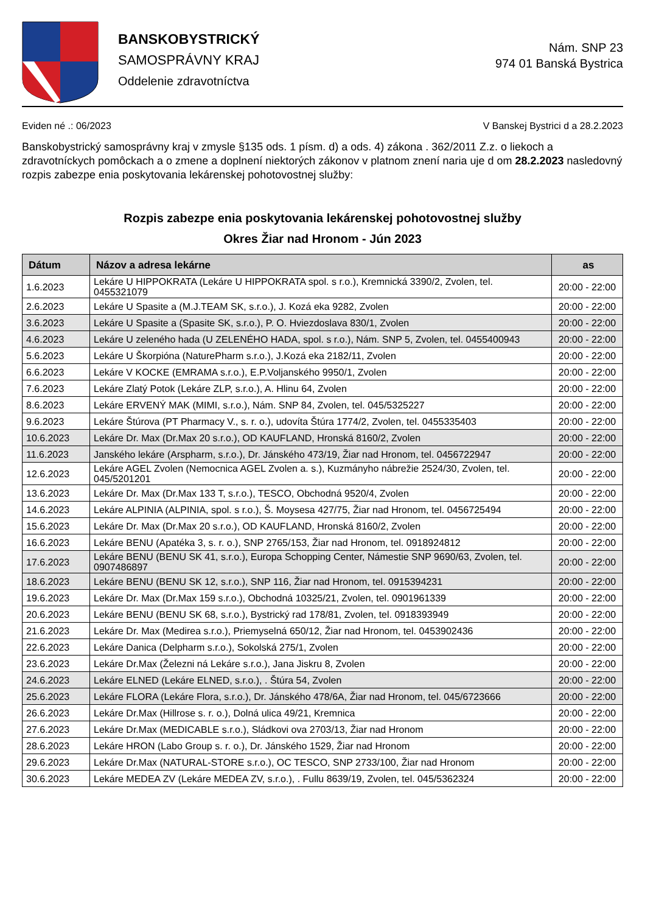BANSKOBYSTRICKÝ
SAMOSPRÁVNY KRAJ
Oddelenie zdravotníctva
Nám. SNP 23
974 01 Banská Bystrica
Eviden né .: 06/2023 V Banskej Bystrici d a 28.2.2023
Banskobystrický samosprávny kraj v zmysle §135 ods. 1 písm. d) a ods. 4) zákona . 362/2011 Z.z. o liekoch a zdravotníckych pomôckach a o zmene a doplnení niektorých zákonov v platnom znení naria uje d om 28.2.2023 nasledovný rozpis zabezpe enia poskytovania lekárenskej pohotovostnej služby:
Rozpis zabezpe enia poskytovania lekárenskej pohotovostnej služby
Okres Žiar nad Hronom - Jún 2023
| Dátum | Názov a adresa lekárne | as |
| --- | --- | --- |
| 1.6.2023 | Lekáre U HIPPOKRATA (Lekáre U HIPPOKRATA spol. s r.o.), Kremnická 3390/2, Zvolen, tel. 0455321079 | 20:00 - 22:00 |
| 2.6.2023 | Lekáre U Spasite a (M.J.TEAM SK, s.r.o.), J. Kozá eka 9282, Zvolen | 20:00 - 22:00 |
| 3.6.2023 | Lekáre U Spasite a (Spasite SK, s.r.o.), P. O. Hviezdoslava 830/1, Zvolen | 20:00 - 22:00 |
| 4.6.2023 | Lekáre U zeleného hada (U ZELENÉHO HADA, spol. s r.o.), Nám. SNP 5, Zvolen, tel. 0455400943 | 20:00 - 22:00 |
| 5.6.2023 | Lekáre U Škorpióna (NaturePharm s.r.o.), J.Kozá eka 2182/11, Zvolen | 20:00 - 22:00 |
| 6.6.2023 | Lekáre V KOCKE (EMRAMA s.r.o.), E.P.Voljanského 9950/1, Zvolen | 20:00 - 22:00 |
| 7.6.2023 | Lekáre Zlatý Potok (Lekáre ZLP, s.r.o.), A. Hlinu 64, Zvolen | 20:00 - 22:00 |
| 8.6.2023 | Lekáre ERVENÝ MAK (MIMI, s.r.o.), Nám. SNP 84, Zvolen, tel. 045/5325227 | 20:00 - 22:00 |
| 9.6.2023 | Lekáre Štúrova (PT Pharmacy V., s. r. o.), udovíta Štúra 1774/2, Zvolen, tel. 0455335403 | 20:00 - 22:00 |
| 10.6.2023 | Lekáre Dr. Max (Dr.Max 20 s.r.o.), OD KAUFLAND, Hronská 8160/2, Zvolen | 20:00 - 22:00 |
| 11.6.2023 | Janského lekáre (Arspharm, s.r.o.), Dr. Jánského 473/19, Žiar nad Hronom, tel. 0456722947 | 20:00 - 22:00 |
| 12.6.2023 | Lekáre AGEL Zvolen (Nemocnica AGEL Zvolen a. s.), Kuzmányho nábrežie 2524/30, Zvolen, tel. 045/5201201 | 20:00 - 22:00 |
| 13.6.2023 | Lekáre Dr. Max (Dr.Max 133 T, s.r.o.), TESCO, Obchodná 9520/4, Zvolen | 20:00 - 22:00 |
| 14.6.2023 | Lekáre ALPINIA (ALPINIA, spol. s r.o.), Š. Moysesa 427/75, Žiar nad Hronom, tel. 0456725494 | 20:00 - 22:00 |
| 15.6.2023 | Lekáre Dr. Max (Dr.Max 20 s.r.o.), OD KAUFLAND, Hronská 8160/2, Zvolen | 20:00 - 22:00 |
| 16.6.2023 | Lekáre BENU (Apatéka 3, s. r. o.), SNP 2765/153, Žiar nad Hronom, tel. 0918924812 | 20:00 - 22:00 |
| 17.6.2023 | Lekáre BENU (BENU SK 41, s.r.o.), Europa Schopping Center, Námestie SNP 9690/63, Zvolen, tel. 0907486897 | 20:00 - 22:00 |
| 18.6.2023 | Lekáre BENU (BENU SK 12, s.r.o.), SNP 116, Žiar nad Hronom, tel. 0915394231 | 20:00 - 22:00 |
| 19.6.2023 | Lekáre Dr. Max (Dr.Max 159 s.r.o.), Obchodná 10325/21, Zvolen, tel. 0901961339 | 20:00 - 22:00 |
| 20.6.2023 | Lekáre BENU (BENU SK 68, s.r.o.), Bystrický rad 178/81, Zvolen, tel. 0918393949 | 20:00 - 22:00 |
| 21.6.2023 | Lekáre Dr. Max (Medirea s.r.o.), Priemyselná 650/12, Žiar nad Hronom, tel. 0453902436 | 20:00 - 22:00 |
| 22.6.2023 | Lekáre Danica (Delpharm s.r.o.), Sokolská 275/1, Zvolen | 20:00 - 22:00 |
| 23.6.2023 | Lekáre Dr.Max (Železni ná Lekáre s.r.o.), Jana Jiskru 8, Zvolen | 20:00 - 22:00 |
| 24.6.2023 | Lekáre ELNED (Lekáre ELNED, s.r.o.), . Štúra 54, Zvolen | 20:00 - 22:00 |
| 25.6.2023 | Lekáre FLORA (Lekáre Flora, s.r.o.), Dr. Jánského 478/6A, Žiar nad Hronom, tel. 045/6723666 | 20:00 - 22:00 |
| 26.6.2023 | Lekáre Dr.Max (Hillrose s. r. o.), Dolná ulica 49/21, Kremnica | 20:00 - 22:00 |
| 27.6.2023 | Lekáre Dr.Max (MEDICABLE s.r.o.), Sládkovi ova 2703/13, Žiar nad Hronom | 20:00 - 22:00 |
| 28.6.2023 | Lekáre HRON (Labo Group s. r. o.), Dr. Jánského 1529, Žiar nad Hronom | 20:00 - 22:00 |
| 29.6.2023 | Lekáre Dr.Max (NATURAL-STORE s.r.o.), OC TESCO, SNP 2733/100, Žiar nad Hronom | 20:00 - 22:00 |
| 30.6.2023 | Lekáre MEDEA ZV (Lekáre MEDEA ZV, s.r.o.), . Fullu 8639/19, Zvolen, tel. 045/5362324 | 20:00 - 22:00 |